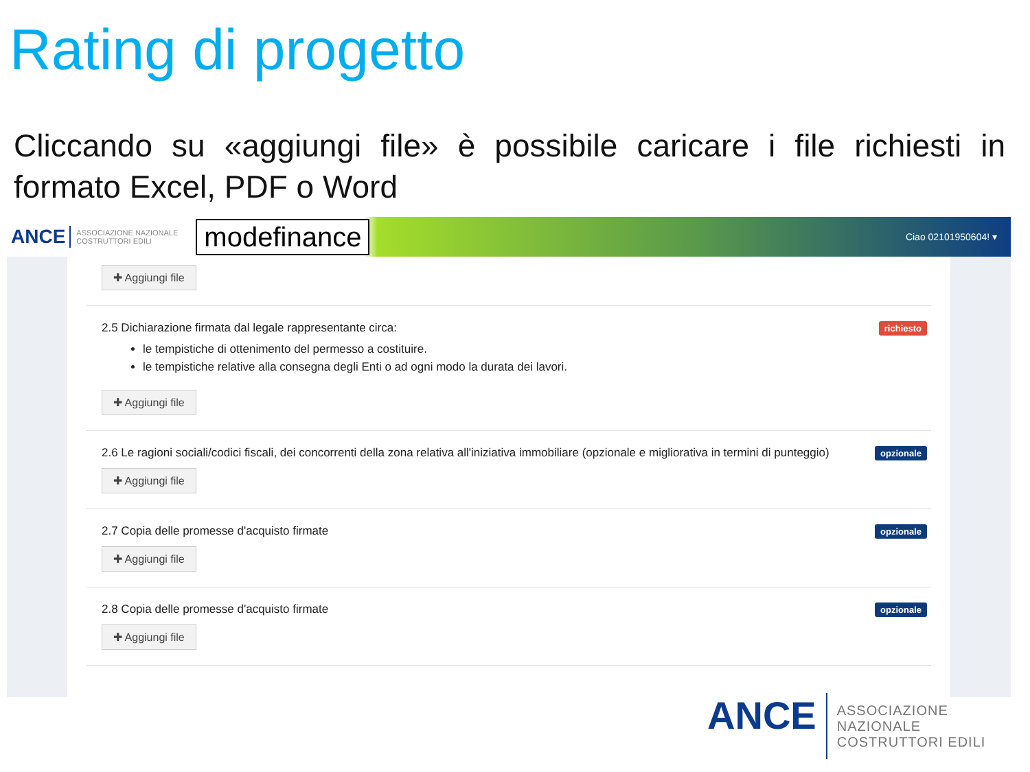Rating di progetto
Cliccando su «aggiungi file» è possibile caricare i file richiesti in formato Excel, PDF o Word
ANCE ASSOCIAZIONE NAZIONALE COSTRUTTORI EDILI modefinance Ciao 02101950604! ▾
✚ Aggiungi file
2.5 Dichiarazione firmata dal legale rappresentante circa:
le tempistiche di ottenimento del permesso a costituire.
le tempistiche relative alla consegna degli Enti o ad ogni modo la durata dei lavori.
✚ Aggiungi file
richiesto
2.6 Le ragioni sociali/codici fiscali, dei concorrenti della zona relativa all'iniziativa immobiliare (opzionale e migliorativa in termini di punteggio)
✚ Aggiungi file
opzionale
2.7 Copia delle promesse d'acquisto firmate
✚ Aggiungi file
opzionale
2.8 Copia delle promesse d'acquisto firmate
✚ Aggiungi file
opzionale
ANCE ASSOCIAZIONE NAZIONALE
COSTRUTTORI EDILI